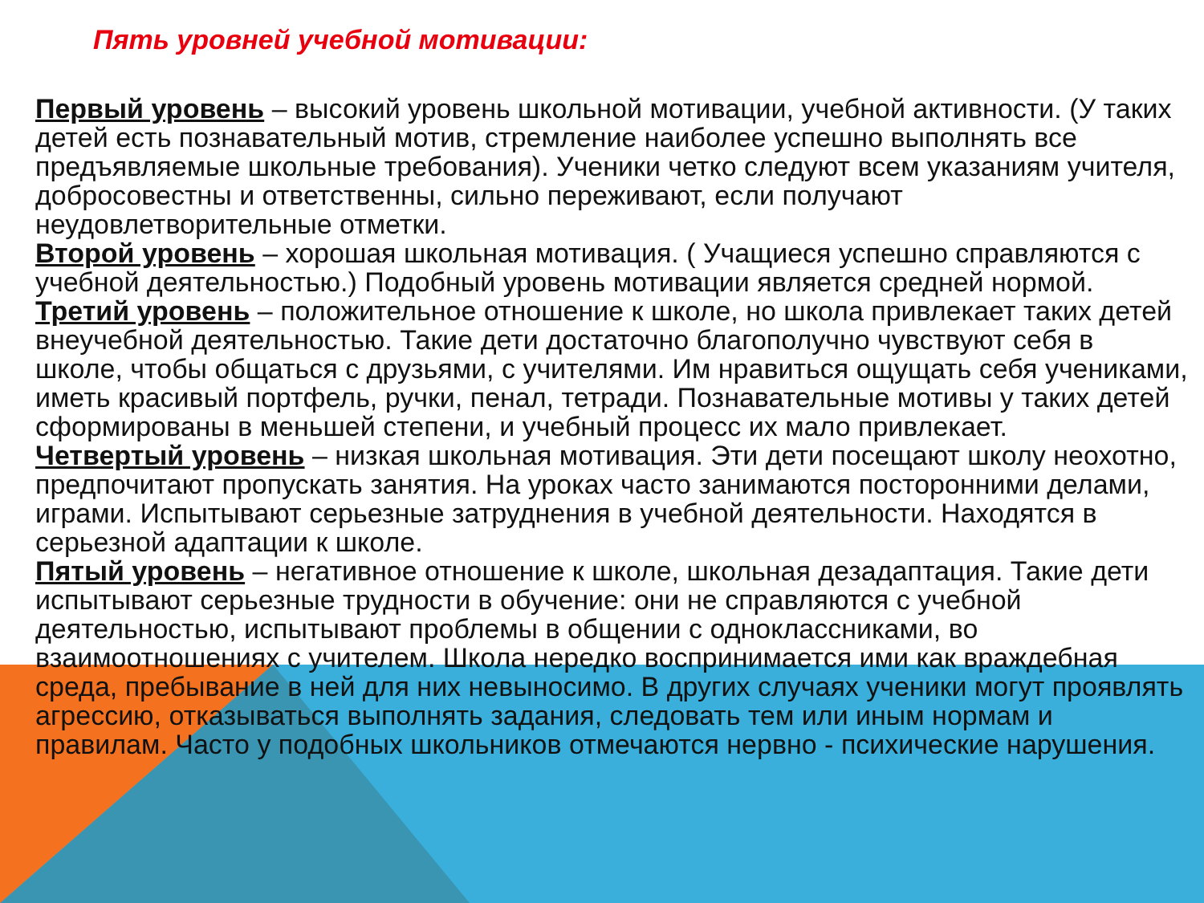Пять уровней учебной мотивации:
Первый уровень – высокий уровень школьной мотивации, учебной активности. (У таких детей есть познавательный мотив, стремление наиболее успешно выполнять все предъявляемые школьные требования). Ученики четко следуют всем указаниям учителя, добросовестны и ответственны, сильно переживают, если получают неудовлетворительные отметки.
Второй уровень – хорошая школьная мотивация. ( Учащиеся успешно справляются с учебной деятельностью.) Подобный уровень мотивации является средней нормой.
Третий уровень – положительное отношение к школе, но школа привлекает таких детей внеучебной деятельностью. Такие дети достаточно благополучно чувствуют себя в школе, чтобы общаться с друзьями, с учителями. Им нравиться ощущать себя учениками, иметь красивый портфель, ручки, пенал, тетради. Познавательные мотивы у таких детей сформированы в меньшей степени, и учебный процесс их мало привлекает.
Четвертый уровень – низкая школьная мотивация. Эти дети посещают школу неохотно, предпочитают пропускать занятия. На уроках часто занимаются посторонними делами, играми. Испытывают серьезные затруднения в учебной деятельности. Находятся в серьезной адаптации к школе.
Пятый уровень – негативное отношение к школе, школьная дезадаптация. Такие дети испытывают серьезные трудности в обучение: они не справляются с учебной деятельностью, испытывают проблемы в общении с одноклассниками, во взаимоотношениях с учителем. Школа нередко воспринимается ими как враждебная среда, пребывание в ней для них невыносимо. В других случаях ученики могут проявлять агрессию, отказываться выполнять задания, следовать тем или иным нормам и правилам. Часто у подобных школьников отмечаются нервно - психические нарушения.